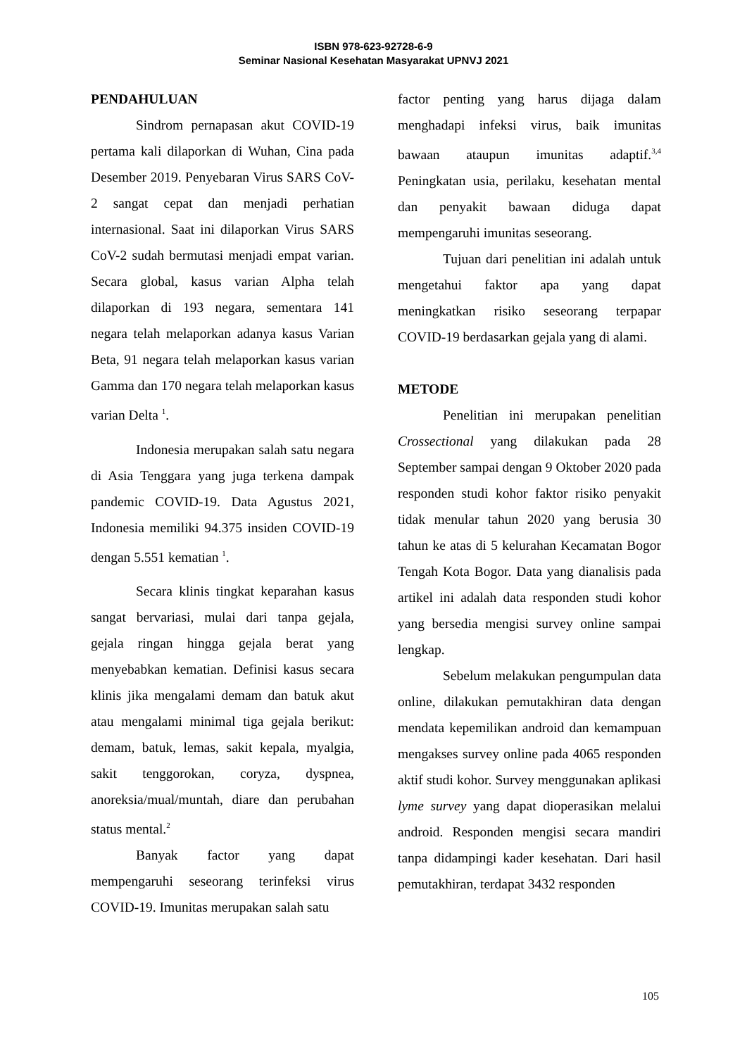ISBN 978-623-92728-6-9
Seminar Nasional Kesehatan Masyarakat UPNVJ 2021
PENDAHULUAN
Sindrom pernapasan akut COVID-19 pertama kali dilaporkan di Wuhan, Cina pada Desember 2019. Penyebaran Virus SARS CoV-2 sangat cepat dan menjadi perhatian internasional. Saat ini dilaporkan Virus SARS CoV-2 sudah bermutasi menjadi empat varian. Secara global, kasus varian Alpha telah dilaporkan di 193 negara, sementara 141 negara telah melaporkan adanya kasus Varian Beta, 91 negara telah melaporkan kasus varian Gamma dan 170 negara telah melaporkan kasus varian Delta <sup>1</sup>.
Indonesia merupakan salah satu negara di Asia Tenggara yang juga terkena dampak pandemic COVID-19. Data Agustus 2021, Indonesia memiliki 94.375 insiden COVID-19 dengan 5.551 kematian <sup>1</sup>.
Secara klinis tingkat keparahan kasus sangat bervariasi, mulai dari tanpa gejala, gejala ringan hingga gejala berat yang menyebabkan kematian. Definisi kasus secara klinis jika mengalami demam dan batuk akut atau mengalami minimal tiga gejala berikut: demam, batuk, lemas, sakit kepala, myalgia, sakit tenggorokan, coryza, dyspnea, anoreksia/mual/muntah, diare dan perubahan status mental.<sup>2</sup>
Banyak factor yang dapat mempengaruhi seseorang terinfeksi virus COVID-19. Imunitas merupakan salah satu
factor penting yang harus dijaga dalam menghadapi infeksi virus, baik imunitas bawaan ataupun imunitas adaptif.<sup>3,4</sup> Peningkatan usia, perilaku, kesehatan mental dan penyakit bawaan diduga dapat mempengaruhi imunitas seseorang.
Tujuan dari penelitian ini adalah untuk mengetahui faktor apa yang dapat meningkatkan risiko seseorang terpapar COVID-19 berdasarkan gejala yang di alami.
METODE
Penelitian ini merupakan penelitian Crossectional yang dilakukan pada 28 September sampai dengan 9 Oktober 2020 pada responden studi kohor faktor risiko penyakit tidak menular tahun 2020 yang berusia 30 tahun ke atas di 5 kelurahan Kecamatan Bogor Tengah Kota Bogor. Data yang dianalisis pada artikel ini adalah data responden studi kohor yang bersedia mengisi survey online sampai lengkap.
Sebelum melakukan pengumpulan data online, dilakukan pemutakhiran data dengan mendata kepemilikan android dan kemampuan mengakses survey online pada 4065 responden aktif studi kohor. Survey menggunakan aplikasi lyme survey yang dapat dioperasikan melalui android. Responden mengisi secara mandiri tanpa didampingi kader kesehatan. Dari hasil pemutakhiran, terdapat 3432 responden
105